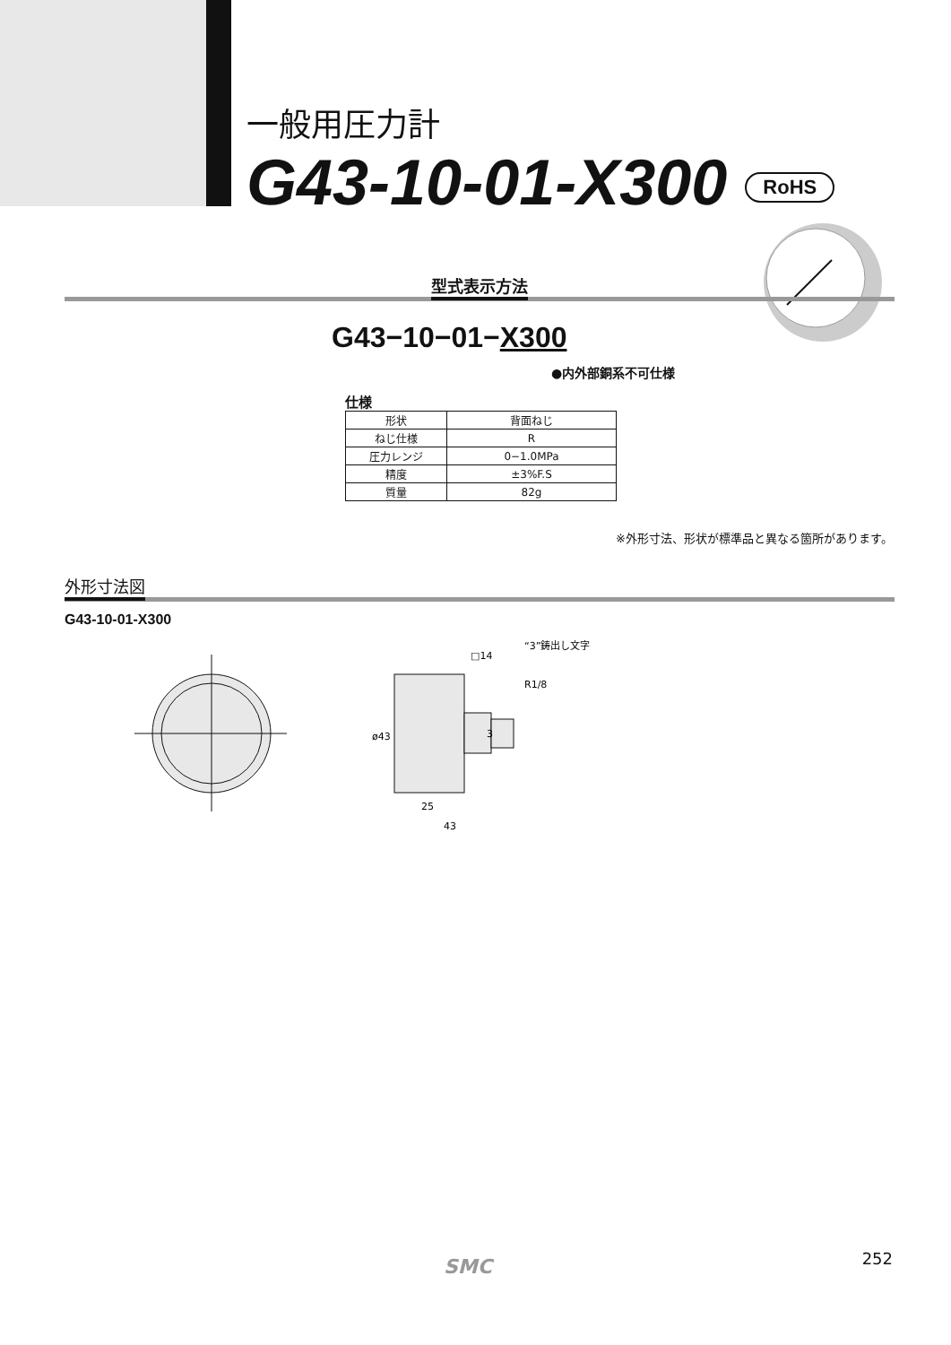一般用圧力計
G43-10-01-X300 RoHS
型式表示方法
G43−10−01−X300
●内外部銅系不可仕様
仕様
| 形状 | 背面ねじ |
| ねじ仕様 | R |
| 圧力レンジ | 0−1.0MPa |
| 精度 | ±3%F.S |
| 質量 | 82g |
※外形寸法、形状が標準品と異なる箇所があります。
外形寸法図
G43-10-01-X300
3
ø43
25
43
□14
“3”鋳出し文字
R1/8
SMC 252